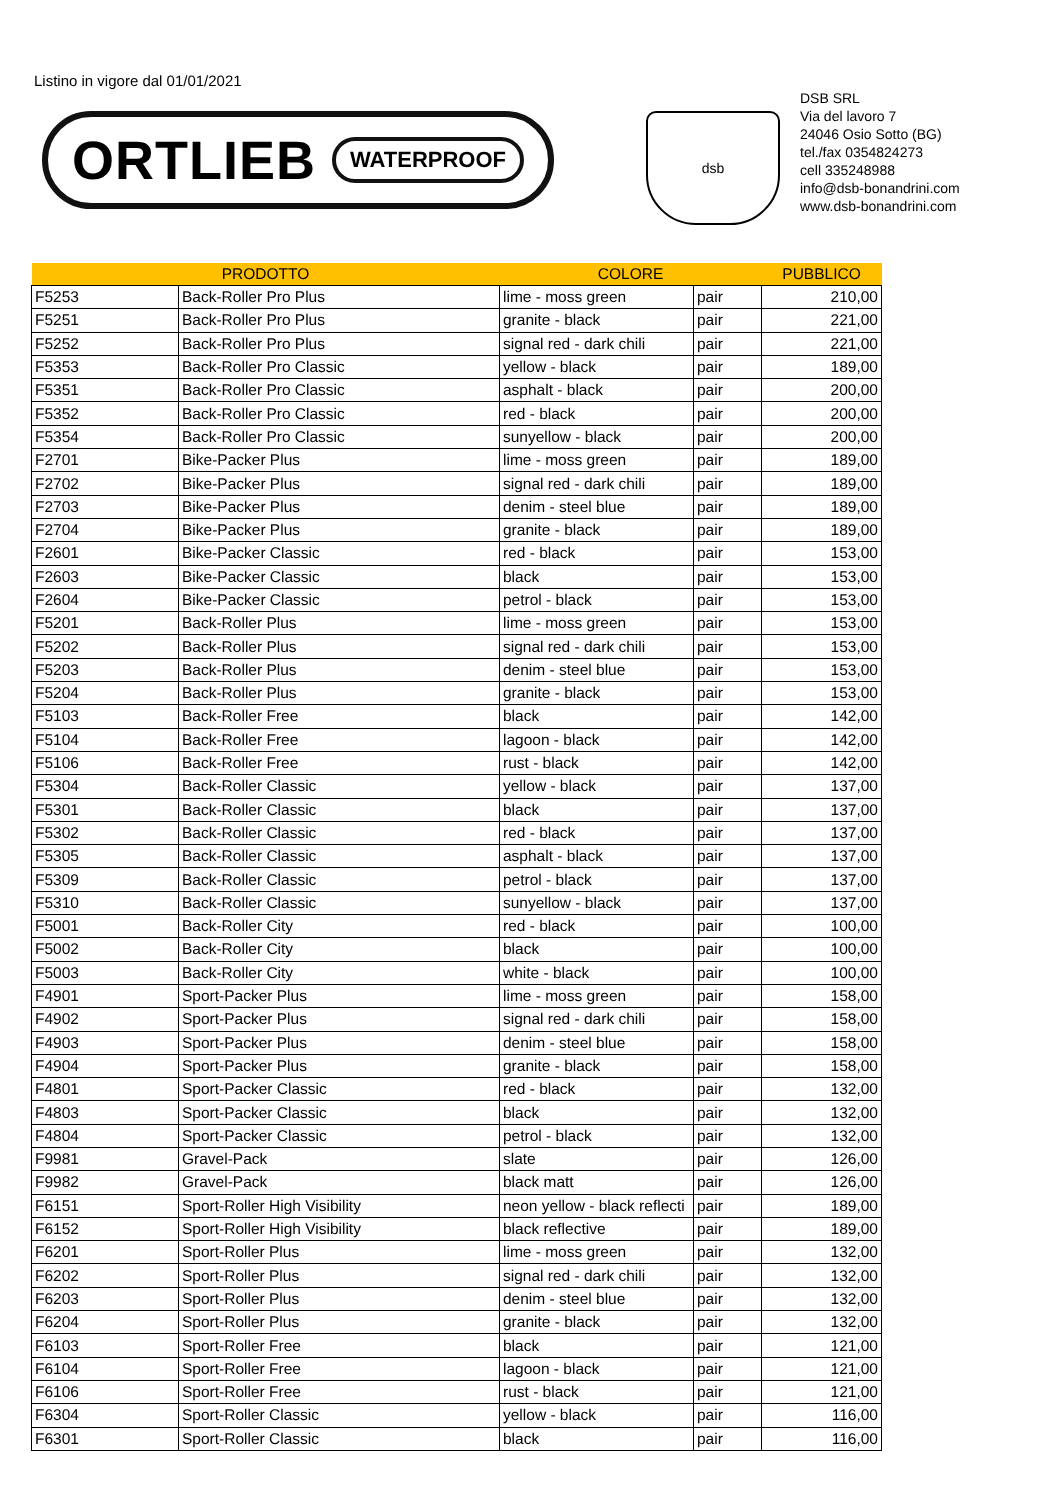Listino in vigore dal 01/01/2021
ORTLIEB WATERPROOF
dsb
DSB SRL
Via del lavoro 7
24046 Osio Sotto (BG)
tel./fax 0354824273
cell 335248988
info@dsb-bonandrini.com
www.dsb-bonandrini.com
| PRODOTTO | | COLORE | | PUBBLICO |
| --- | --- | --- | --- | --- |
| F5253 | Back-Roller Pro Plus | lime - moss green | pair | 210,00 |
| F5251 | Back-Roller Pro Plus | granite - black | pair | 221,00 |
| F5252 | Back-Roller Pro Plus | signal red - dark chili | pair | 221,00 |
| F5353 | Back-Roller Pro Classic | yellow - black | pair | 189,00 |
| F5351 | Back-Roller Pro Classic | asphalt - black | pair | 200,00 |
| F5352 | Back-Roller Pro Classic | red - black | pair | 200,00 |
| F5354 | Back-Roller Pro Classic | sunyellow - black | pair | 200,00 |
| F2701 | Bike-Packer Plus | lime - moss green | pair | 189,00 |
| F2702 | Bike-Packer Plus | signal red - dark chili | pair | 189,00 |
| F2703 | Bike-Packer Plus | denim - steel blue | pair | 189,00 |
| F2704 | Bike-Packer Plus | granite - black | pair | 189,00 |
| F2601 | Bike-Packer Classic | red - black | pair | 153,00 |
| F2603 | Bike-Packer Classic | black | pair | 153,00 |
| F2604 | Bike-Packer Classic | petrol - black | pair | 153,00 |
| F5201 | Back-Roller Plus | lime - moss green | pair | 153,00 |
| F5202 | Back-Roller Plus | signal red - dark chili | pair | 153,00 |
| F5203 | Back-Roller Plus | denim - steel blue | pair | 153,00 |
| F5204 | Back-Roller Plus | granite - black | pair | 153,00 |
| F5103 | Back-Roller Free | black | pair | 142,00 |
| F5104 | Back-Roller Free | lagoon - black | pair | 142,00 |
| F5106 | Back-Roller Free | rust - black | pair | 142,00 |
| F5304 | Back-Roller Classic | yellow - black | pair | 137,00 |
| F5301 | Back-Roller Classic | black | pair | 137,00 |
| F5302 | Back-Roller Classic | red - black | pair | 137,00 |
| F5305 | Back-Roller Classic | asphalt - black | pair | 137,00 |
| F5309 | Back-Roller Classic | petrol - black | pair | 137,00 |
| F5310 | Back-Roller Classic | sunyellow - black | pair | 137,00 |
| F5001 | Back-Roller City | red - black | pair | 100,00 |
| F5002 | Back-Roller City | black | pair | 100,00 |
| F5003 | Back-Roller City | white - black | pair | 100,00 |
| F4901 | Sport-Packer Plus | lime - moss green | pair | 158,00 |
| F4902 | Sport-Packer Plus | signal red - dark chili | pair | 158,00 |
| F4903 | Sport-Packer Plus | denim - steel blue | pair | 158,00 |
| F4904 | Sport-Packer Plus | granite - black | pair | 158,00 |
| F4801 | Sport-Packer Classic | red - black | pair | 132,00 |
| F4803 | Sport-Packer Classic | black | pair | 132,00 |
| F4804 | Sport-Packer Classic | petrol - black | pair | 132,00 |
| F9981 | Gravel-Pack | slate | pair | 126,00 |
| F9982 | Gravel-Pack | black matt | pair | 126,00 |
| F6151 | Sport-Roller High Visibility | neon yellow - black reflecti | pair | 189,00 |
| F6152 | Sport-Roller High Visibility | black reflective | pair | 189,00 |
| F6201 | Sport-Roller Plus | lime - moss green | pair | 132,00 |
| F6202 | Sport-Roller Plus | signal red - dark chili | pair | 132,00 |
| F6203 | Sport-Roller Plus | denim - steel blue | pair | 132,00 |
| F6204 | Sport-Roller Plus | granite - black | pair | 132,00 |
| F6103 | Sport-Roller Free | black | pair | 121,00 |
| F6104 | Sport-Roller Free | lagoon - black | pair | 121,00 |
| F6106 | Sport-Roller Free | rust - black | pair | 121,00 |
| F6304 | Sport-Roller Classic | yellow - black | pair | 116,00 |
| F6301 | Sport-Roller Classic | black | pair | 116,00 |